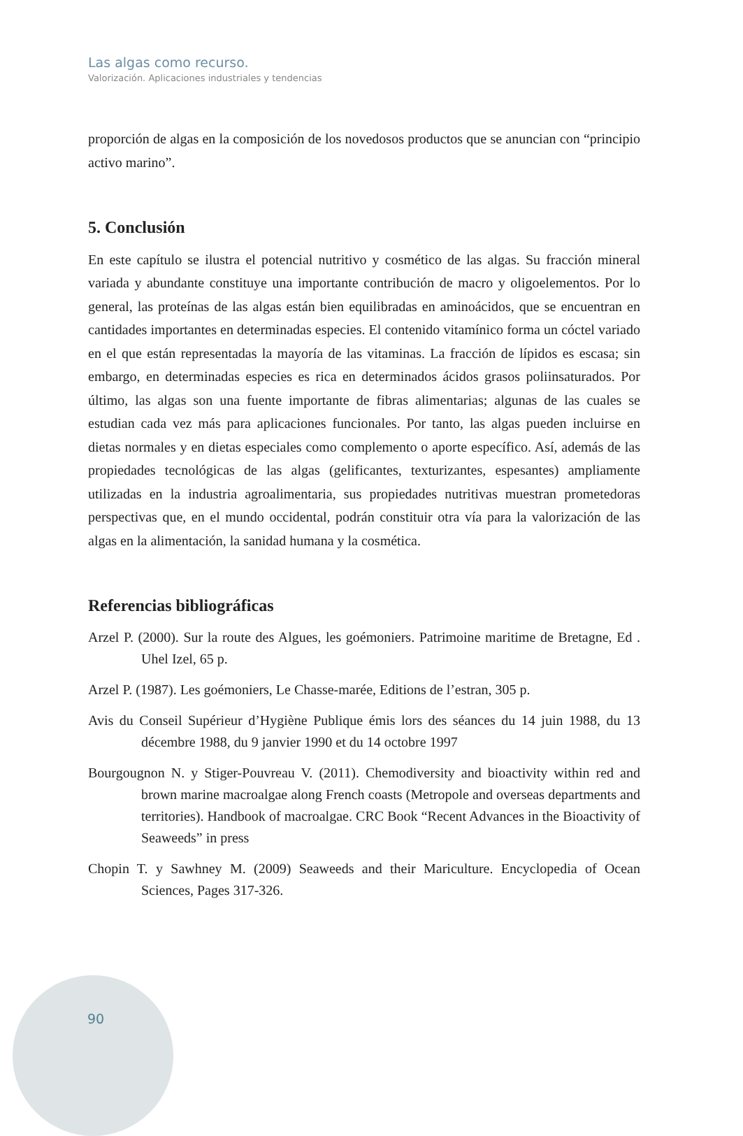Las algas como recurso.
Valorización. Aplicaciones industriales y tendencias
proporción de algas en la composición de los novedosos productos que se anuncian con “principio activo marino”.
5. Conclusión
En este capítulo se ilustra el potencial nutritivo y cosmético de las algas. Su fracción mineral variada y abundante constituye una importante contribución de macro y oligoelementos. Por lo general, las proteínas de las algas están bien equilibradas en aminoácidos, que se encuentran en cantidades importantes en determinadas especies. El contenido vitamínico forma un cóctel variado en el que están representadas la mayoría de las vitaminas. La fracción de lípidos es escasa; sin embargo, en determinadas especies es rica en determinados ácidos grasos poliinsaturados. Por último, las algas son una fuente importante de fibras alimentarias; algunas de las cuales se estudian cada vez más para aplicaciones funcionales. Por tanto, las algas pueden incluirse en dietas normales y en dietas especiales como complemento o aporte específico. Así, además de las propiedades tecnológicas de las algas (gelificantes, texturizantes, espesantes) ampliamente utilizadas en la industria agroalimentaria, sus propiedades nutritivas muestran prometedoras perspectivas que, en el mundo occidental, podrán constituir otra vía para la valorización de las algas en la alimentación, la sanidad humana y la cosmética.
Referencias bibliográficas
Arzel P. (2000). Sur la route des Algues, les goémoniers. Patrimoine maritime de Bretagne, Ed . Uhel Izel, 65 p.
Arzel P. (1987). Les goémoniers, Le Chasse-marée, Editions de l’estran, 305 p.
Avis du Conseil Supérieur d’Hygiène Publique émis lors des séances du 14 juin 1988, du 13 décembre 1988, du 9 janvier 1990 et du 14 octobre 1997
Bourgougnon N. y Stiger-Pouvreau V. (2011). Chemodiversity and bioactivity within red and brown marine macroalgae along French coasts (Metropole and overseas departments and territories). Handbook of macroalgae. CRC Book “Recent Advances in the Bioactivity of Seaweeds” in press
Chopin T. y Sawhney M. (2009) Seaweeds and their Mariculture. Encyclopedia of Ocean Sciences, Pages 317-326.
90